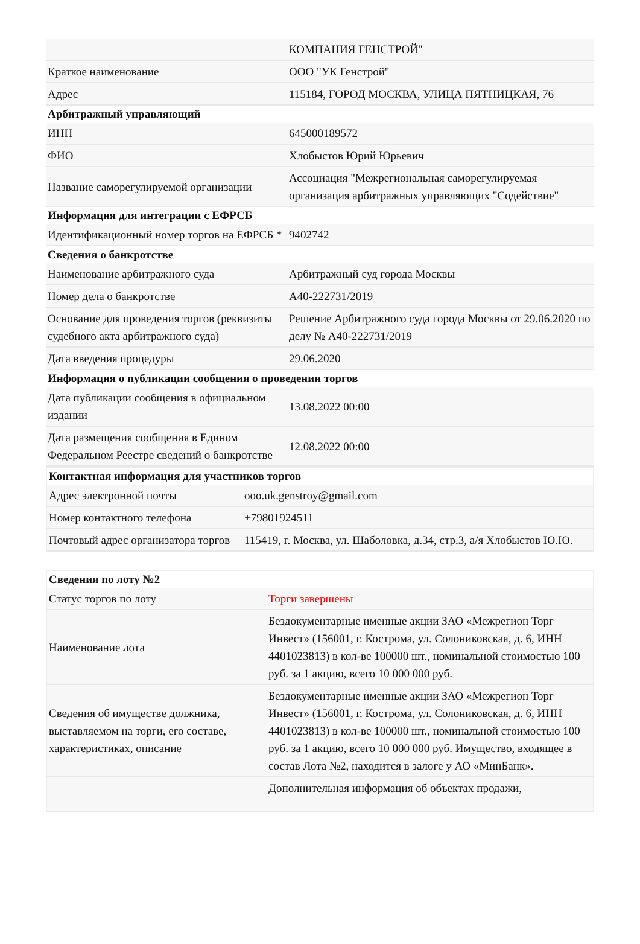| | КОМПАНИЯ ГЕНСТРОЙ" |
| Краткое наименование | ООО "УК Генстрой" |
| Адрес | 115184, ГОРОД МОСКВА, УЛИЦА ПЯТНИЦКАЯ, 76 |
| Арбитражный управляющий | |
| ИНН | 645000189572 |
| ФИО | Хлобыстов Юрий Юрьевич |
| Название саморегулируемой организации | Ассоциация "Межрегиональная саморегулируемая организация арбитражных управляющих "Содействие" |
| Информация для интеграции с ЕФРСБ | |
| Идентификационный номер торгов на ЕФРСБ * | 9402742 |
| Сведения о банкротстве | |
| Наименование арбитражного суда | Арбитражный суд города Москвы |
| Номер дела о банкротстве | А40-222731/2019 |
| Основание для проведения торгов (реквизиты судебного акта арбитражного суда) | Решение Арбитражного суда города Москвы от 29.06.2020 по делу № А40-222731/2019 |
| Дата введения процедуры | 29.06.2020 |
| Информация о публикации сообщения о проведении торгов | |
| Дата публикации сообщения в официальном издании | 13.08.2022 00:00 |
| Дата размещения сообщения в Едином Федеральном Реестре сведений о банкротстве | 12.08.2022 00:00 |
| Контактная информация для участников торгов | |
| --- | --- |
| Адрес электронной почты | ooo.uk.genstroy@gmail.com |
| Номер контактного телефона | +79801924511 |
| Почтовый адрес организатора торгов | 115419, г. Москва, ул. Шаболовка, д.34, стр.3, а/я Хлобыстов Ю.Ю. |
| Сведения по лоту №2 | |
| --- | --- |
| Статус торгов по лоту | Торги завершены |
| Наименование лота | Бездокументарные именные акции ЗАО «Межрегион Торг Инвест» (156001, г. Кострома, ул. Солониковская, д. 6, ИНН 4401023813) в кол-ве 100000 шт., номинальной стоимостью 100 руб. за 1 акцию, всего 10 000 000 руб. |
| Сведения об имуществе должника, выставляемом на торги, его составе, характеристиках, описание | Бездокументарные именные акции ЗАО «Межрегион Торг Инвест» (156001, г. Кострома, ул. Солониковская, д. 6, ИНН 4401023813) в кол-ве 100000 шт., номинальной стоимостью 100 руб. за 1 акцию, всего 10 000 000 руб. Имущество, входящее в состав Лота №2, находится в залоге у АО «МинБанк». |
| | Дополнительная информация об объектах продажи, |